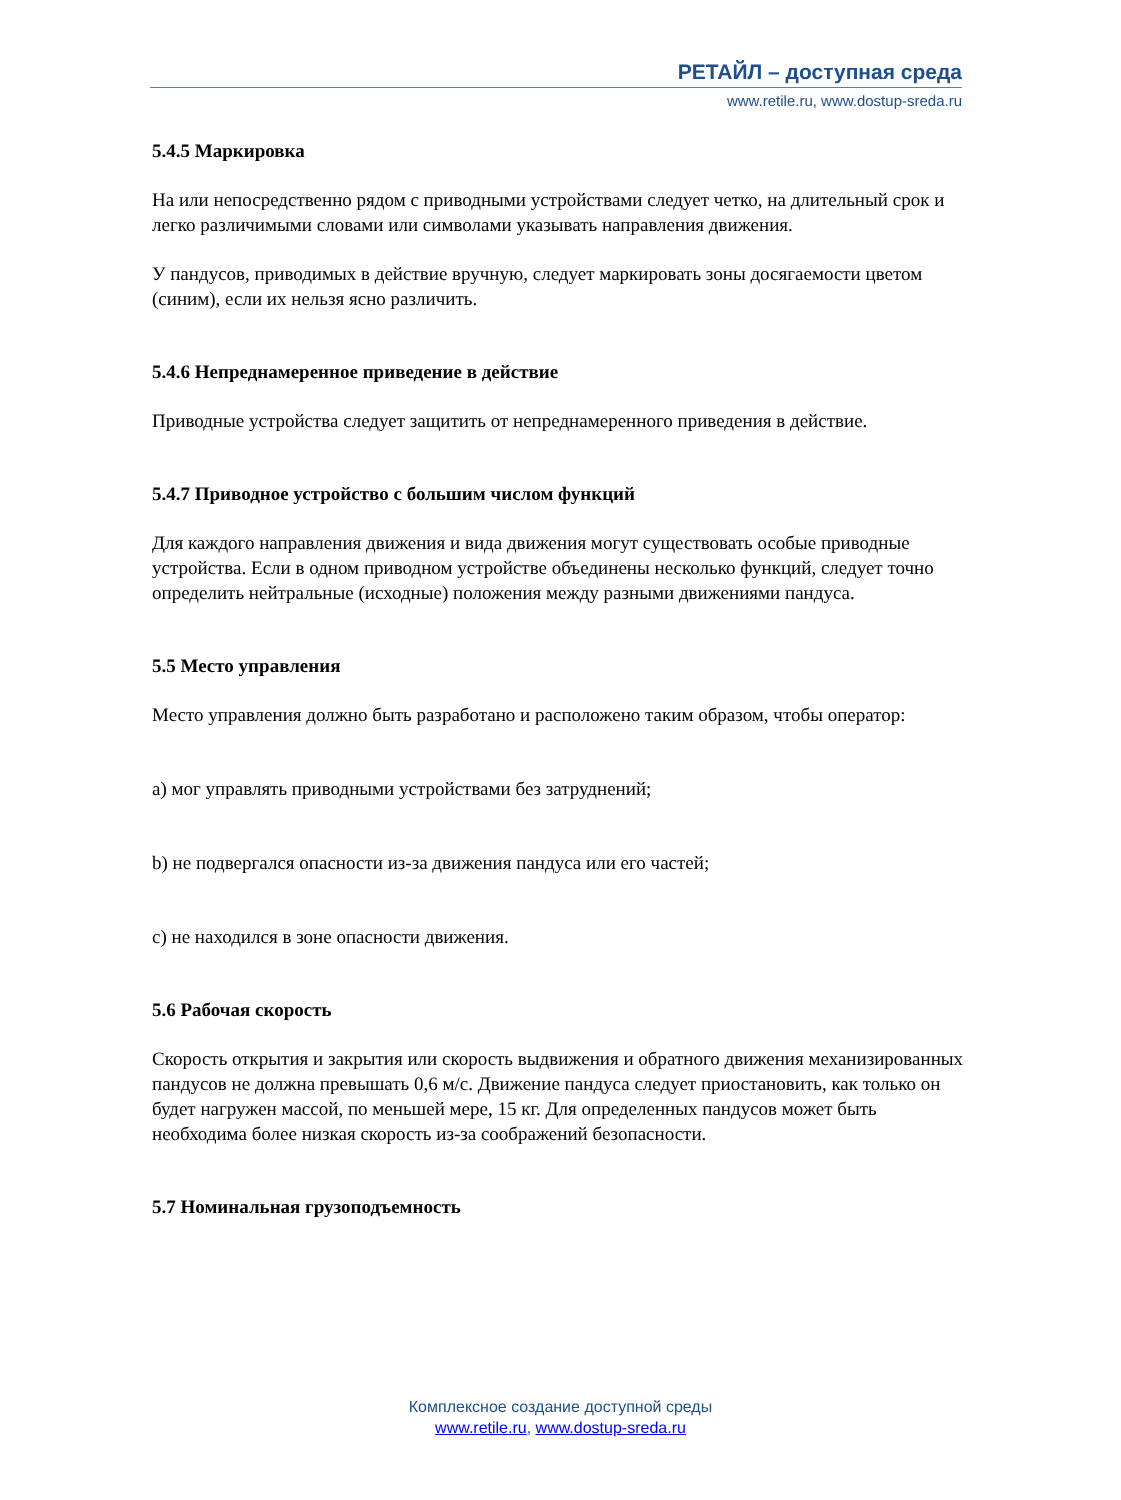РЕТАЙЛ – доступная среда
www.retile.ru, www.dostup-sreda.ru
5.4.5 Маркировка
На или непосредственно рядом с приводными устройствами следует четко, на длительный срок и легко различимыми словами или символами указывать направления движения.
У пандусов, приводимых в действие вручную, следует маркировать зоны досягаемости цветом (синим), если их нельзя ясно различить.
5.4.6 Непреднамеренное приведение в действие
Приводные устройства следует защитить от непреднамеренного приведения в действие.
5.4.7 Приводное устройство с большим числом функций
Для каждого направления движения и вида движения могут существовать особые приводные устройства. Если в одном приводном устройстве объединены несколько функций, следует точно определить нейтральные (исходные) положения между разными движениями пандуса.
5.5 Место управления
Место управления должно быть разработано и расположено таким образом, чтобы оператор:
a) мог управлять приводными устройствами без затруднений;
b) не подвергался опасности из-за движения пандуса или его частей;
c) не находился в зоне опасности движения.
5.6 Рабочая скорость
Скорость открытия и закрытия или скорость выдвижения и обратного движения механизированных пандусов не должна превышать 0,6 м/с. Движение пандуса следует приостановить, как только он будет нагружен массой, по меньшей мере, 15 кг. Для определенных пандусов может быть необходима более низкая скорость из-за соображений безопасности.
5.7 Номинальная грузоподъемность
Комплексное создание доступной среды
www.retile.ru, www.dostup-sreda.ru